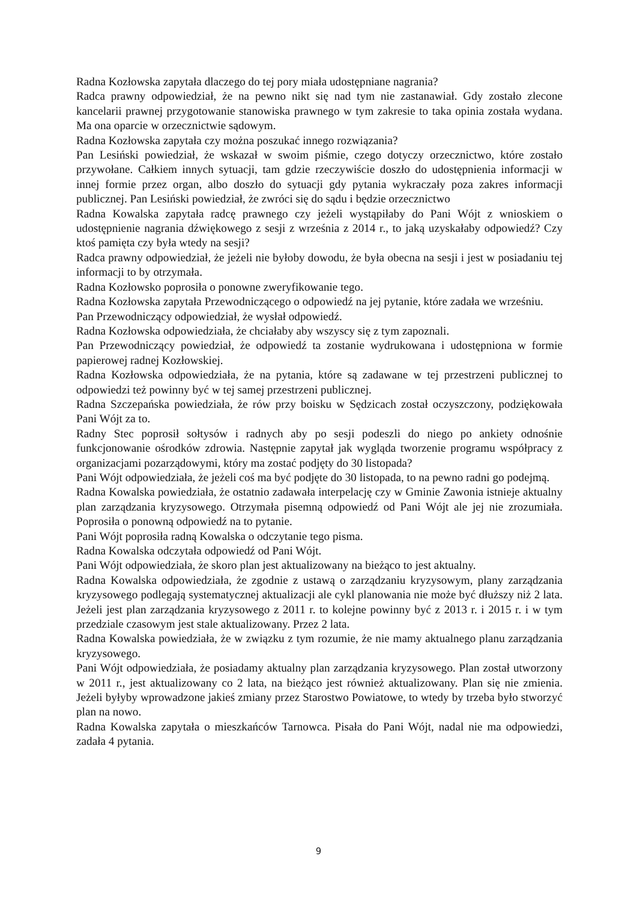Radna Kozłowska zapytała dlaczego do tej pory miała udostępniane nagrania?
Radca prawny odpowiedział, że na pewno nikt się nad tym nie zastanawiał. Gdy zostało zlecone kancelarii prawnej przygotowanie stanowiska prawnego w tym zakresie to taka opinia została wydana. Ma ona oparcie w orzecznictwie sądowym.
Radna Kozłowska zapytała czy można poszukać innego rozwiązania?
Pan Lesiński powiedział, że wskazał w swoim piśmie, czego dotyczy orzecznictwo, które zostało przywołane. Całkiem innych sytuacji, tam gdzie rzeczywiście doszło do udostępnienia informacji w innej formie przez organ, albo doszło do sytuacji gdy pytania wykraczały poza zakres informacji publicznej. Pan Lesiński powiedział, że zwróci się do sądu i będzie orzecznictwo
Radna Kowalska zapytała radcę prawnego czy jeżeli wystąpiłaby do Pani Wójt z wnioskiem o udostępnienie nagrania dźwiękowego z sesji z września z 2014 r., to jaką uzyskałaby odpowiedź? Czy ktoś pamięta czy była wtedy na sesji?
Radca prawny odpowiedział, że jeżeli nie byłoby dowodu, że była obecna na sesji i jest w posiadaniu tej informacji to by otrzymała.
Radna Kozłowsko poprosiła o ponowne zweryfikowanie tego.
Radna Kozłowska zapytała Przewodniczącego o odpowiedź na jej pytanie, które zadała we wrześniu.
Pan Przewodniczący odpowiedział, że wysłał odpowiedź.
Radna Kozłowska odpowiedziała, że chciałaby aby wszyscy się z tym zapoznali.
Pan Przewodniczący powiedział, że odpowiedź ta zostanie wydrukowana i udostępniona w formie papierowej radnej Kozłowskiej.
Radna Kozłowska odpowiedziała, że na pytania, które są zadawane w tej przestrzeni publicznej to odpowiedzi też powinny być w tej samej przestrzeni publicznej.
Radna Szczepańska powiedziała, że rów przy boisku w Sędzicach został oczyszczony, podziękowała Pani Wójt za to.
Radny Stec poprosił sołtysów i radnych aby po sesji podeszli do niego po ankiety odnośnie funkcjonowanie ośrodków zdrowia. Następnie zapytał jak wygląda tworzenie programu współpracy z organizacjami pozarządowymi, który ma zostać podjęty do 30 listopada?
Pani Wójt odpowiedziała, że jeżeli coś ma być podjęte do 30 listopada, to na pewno radni go podejmą.
Radna Kowalska powiedziała, że ostatnio zadawała interpelację czy w Gminie Zawonia istnieje aktualny plan zarządzania kryzysowego. Otrzymała pisemną odpowiedź od Pani Wójt ale jej nie zrozumiała. Poprosiła o ponowną odpowiedź na to pytanie.
Pani Wójt poprosiła radną Kowalska o odczytanie tego pisma.
Radna Kowalska odczytała odpowiedź od Pani Wójt.
Pani Wójt odpowiedziała, że skoro plan jest aktualizowany na bieżąco to jest aktualny.
Radna Kowalska odpowiedziała, że zgodnie z ustawą o zarządzaniu kryzysowym, plany zarządzania kryzysowego podlegają systematycznej aktualizacji ale cykl planowania nie może być dłuższy niż 2 lata. Jeżeli jest plan zarządzania kryzysowego z 2011 r. to kolejne powinny być z 2013 r. i 2015 r. i w tym przedziale czasowym jest stale aktualizowany. Przez 2 lata.
Radna Kowalska powiedziała, że w związku z tym rozumie, że nie mamy aktualnego planu zarządzania kryzysowego.
Pani Wójt odpowiedziała, że posiadamy aktualny plan zarządzania kryzysowego. Plan został utworzony w 2011 r., jest aktualizowany co 2 lata, na bieżąco jest również aktualizowany. Plan się nie zmienia. Jeżeli byłyby wprowadzone jakieś zmiany przez Starostwo Powiatowe, to wtedy by trzeba było stworzyć plan na nowo.
Radna Kowalska zapytała o mieszkańców Tarnowca. Pisała do Pani Wójt, nadal nie ma odpowiedzi, zadała 4 pytania.
9